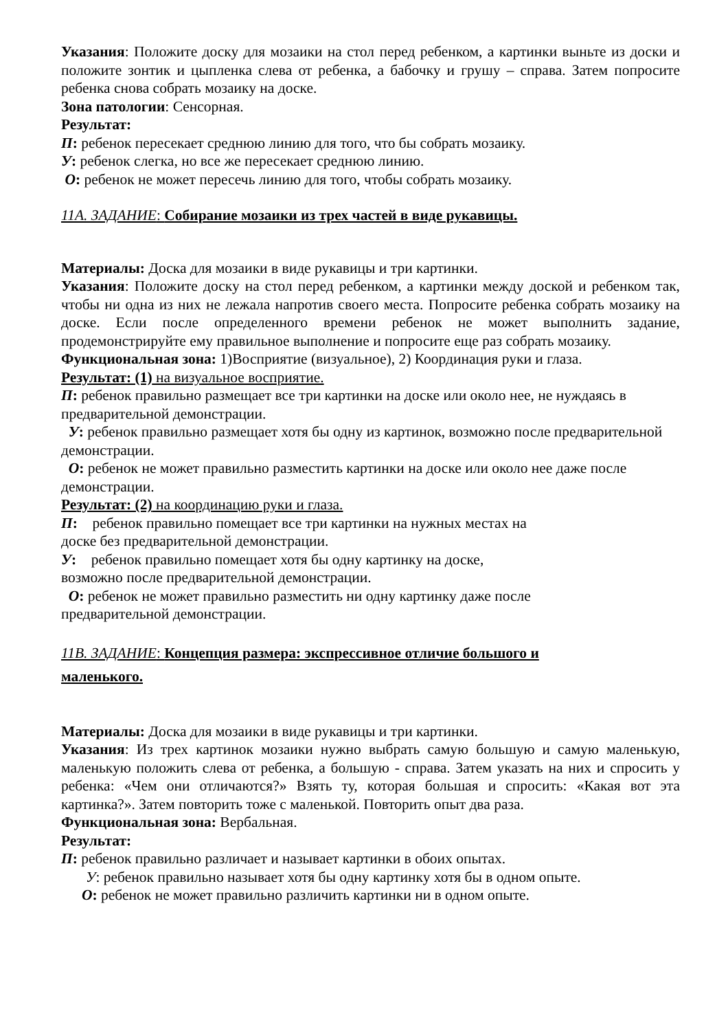Указания: Положите доску для мозаики на стол перед ребенком, а картинки выньте из доски и положите зонтик и цыпленка слева от ребенка, а бабочку и грушу – справа. Затем попросите ребенка снова собрать мозаику на доске.
Зона патологии: Сенсорная.
Результат:
П: ребенок пересекает среднюю линию для того, что бы собрать мозаику.
У: ребенок слегка, но все же пересекает среднюю линию.
О: ребенок не может пересечь линию для того, чтобы собрать мозаику.
11А. ЗАДАНИЕ: Собирание мозаики из трех частей в виде рукавицы.
Материалы: Доска для мозаики в виде рукавицы и три картинки.
Указания: Положите доску на стол перед ребенком, а картинки между доской и ребенком так, чтобы ни одна из них не лежала напротив своего места. Попросите ребенка собрать мозаику на доске. Если после определенного времени ребенок не может выполнить задание, продемонстрируйте ему правильное выполнение и попросите еще раз собрать мозаику.
Функциональная зона: 1)Восприятие (визуальное), 2) Координация руки и глаза.
Результат: (1) на визуальное восприятие.
П: ребенок правильно размещает все три картинки на доске или около нее, не нуждаясь в предварительной демонстрации.
У: ребенок правильно размещает хотя бы одну из картинок, возможно после предварительной демонстрации.
О: ребенок не может правильно разместить картинки на доске или около нее даже после демонстрации.
Результат: (2) на координацию руки и глаза.
П: ребенок правильно помещает все три картинки на нужных местах на
доске без предварительной демонстрации.
У: ребенок правильно помещает хотя бы одну картинку на доске,
возможно после предварительной демонстрации.
О: ребенок не может правильно разместить ни одну картинку даже после
предварительной демонстрации.
11В. ЗАДАНИЕ: Концепция размера: экспрессивное отличие большого и
маленького.
Материалы: Доска для мозаики в виде рукавицы и три картинки.
Указания: Из трех картинок мозаики нужно выбрать самую большую и самую маленькую, маленькую положить слева от ребенка, а большую - справа. Затем указать на них и спросить у ребенка: «Чем они отличаются?» Взять ту, которая большая и спросить: «Какая вот эта картинка?». Затем повторить тоже с маленькой. Повторить опыт два раза.
Функциональная зона: Вербальная.
Результат:
П: ребенок правильно различает и называет картинки в обоих опытах.
У: ребенок правильно называет хотя бы одну картинку хотя бы в одном опыте.
О: ребенок не может правильно различить картинки ни в одном опыте.